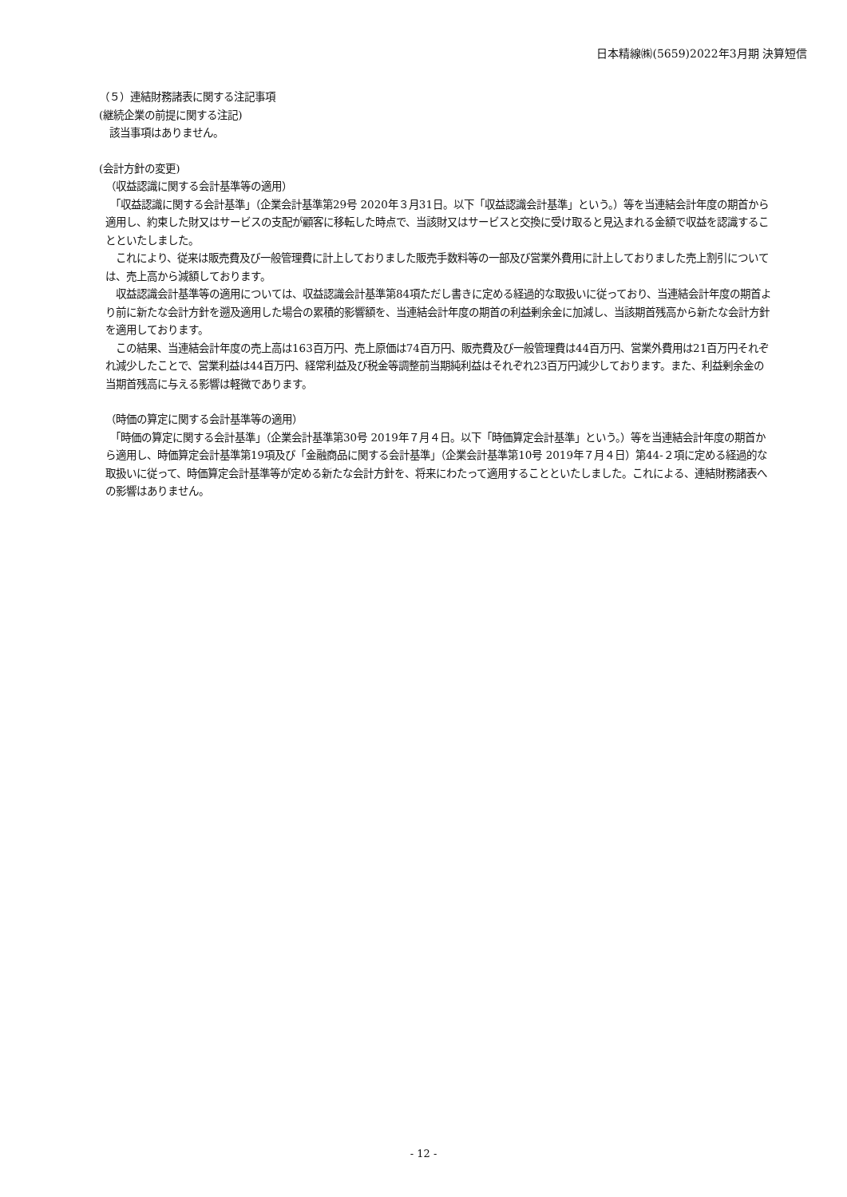日本精線㈱(5659)2022年3月期 決算短信
（５）連結財務諸表に関する注記事項
(継続企業の前提に関する注記)
　該当事項はありません。
(会計方針の変更)
（収益認識に関する会計基準等の適用）
　「収益認識に関する会計基準」（企業会計基準第29号 2020年３月31日。以下「収益認識会計基準」という。）等を当連結会計年度の期首から適用し、約束した財又はサービスの支配が顧客に移転した時点で、当該財又はサービスと交換に受け取ると見込まれる金額で収益を認識することといたしました。
　これにより、従来は販売費及び一般管理費に計上しておりました販売手数料等の一部及び営業外費用に計上しておりました売上割引については、売上高から減額しております。
　収益認識会計基準等の適用については、収益認識会計基準第84項ただし書きに定める経過的な取扱いに従っており、当連結会計年度の期首より前に新たな会計方針を遡及適用した場合の累積的影響額を、当連結会計年度の期首の利益剰余金に加減し、当該期首残高から新たな会計方針を適用しております。
　この結果、当連結会計年度の売上高は163百万円、売上原価は74百万円、販売費及び一般管理費は44百万円、営業外費用は21百万円それぞれ減少したことで、営業利益は44百万円、経常利益及び税金等調整前当期純利益はそれぞれ23百万円減少しております。また、利益剰余金の当期首残高に与える影響は軽微であります。
（時価の算定に関する会計基準等の適用）
　「時価の算定に関する会計基準」（企業会計基準第30号 2019年７月４日。以下「時価算定会計基準」という。）等を当連結会計年度の期首から適用し、時価算定会計基準第19項及び「金融商品に関する会計基準」（企業会計基準第10号 2019年７月４日）第44-２項に定める経過的な取扱いに従って、時価算定会計基準等が定める新たな会計方針を、将来にわたって適用することといたしました。これによる、連結財務諸表への影響はありません。
- 12 -